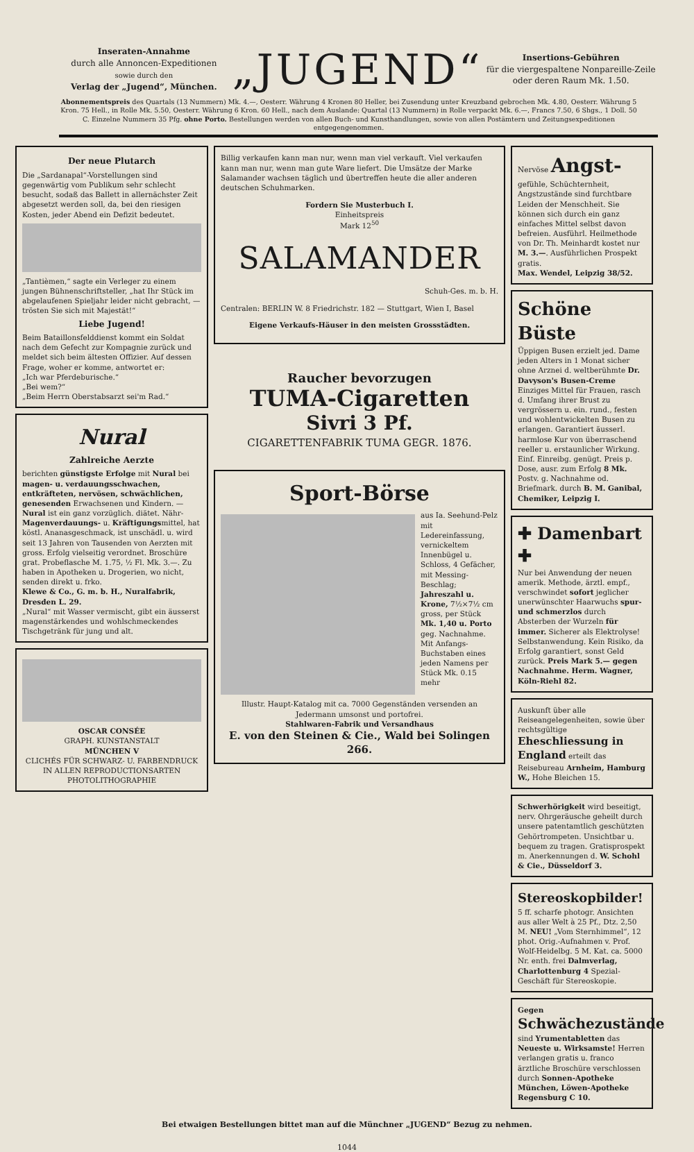Inseraten-Annahme
durch alle Annoncen-Expeditionen
sowie durch den
Verlag der „Jugend“, München.
„JUGEND“
Insertions-Gebühren
für die viergespaltene Nonpareille-Zeile
oder deren Raum Mk. 1.50.
Abonnementspreis des Quartals (13 Nummern) Mk. 4.—, Oesterr. Währung 4 Kronen 80 Heller, bei Zusendung unter Kreuzband gebrochen Mk. 4.80, Oesterr. Währung 5 Kron. 75 Hell., in Rolle Mk. 5.50, Oesterr. Währung 6 Kron. 60 Hell., nach dem Auslande: Quartal (13 Nummern) in Rolle verpackt Mk. 6.—, Francs 7.50, 6 Shgs., 1 Doll. 50 C. Einzelne Nummern 35 Pfg. ohne Porto. Bestellungen werden von allen Buch- und Kunsthandlungen, sowie von allen Postämtern und Zeitungsexpeditionen entgegengenommen.
Der neue Plutarch
Die „Sardanapal“-Vorstellungen sind gegenwärtig vom Publikum sehr schlecht besucht, sodaß das Ballett in allernächster Zeit abgesetzt werden soll, da, bei den riesigen Kosten, jeder Abend ein Defizit bedeutet.
„Tantièmen,“ sagte ein Verleger zu einem jungen Bühnenschriftsteller, „hat Ihr Stück im abgelaufenen Spieljahr leider nicht gebracht, — trösten Sie sich mit Majestät!“
Liebe Jugend!
Beim Bataillonsfelddienst kommt ein Soldat nach dem Gefecht zur Kompagnie zurück und meldet sich beim ältesten Offizier. Auf dessen Frage, woher er komme, antwortet er:
„Ich war Pferdeburische.“
„Bei wem?“
„Beim Herrn Oberstabsarzt sei'm Rad.“
Nural
Zahlreiche Aerzte
berichten günstigste Erfolge mit Nural bei magen- u. verdauungsschwachen, entkräfteten, nervösen, schwächlichen, genesenden Erwachsenen und Kindern. — Nural ist ein ganz vorzüglich. diätet. Nähr-Magenverdauungs- u. Kräftigungsmittel, hat köstl. Ananasgeschmack, ist unschädl. u. wird seit 13 Jahren von Tausenden von Aerzten mit gross. Erfolg vielseitig verordnet. Broschüre grat. Probeflasche M. 1.75, ½ Fl. Mk. 3.—. Zu haben in Apotheken u. Drogerien, wo nicht, senden direkt u. frko.
Klewe & Co., G. m. b. H., Nuralfabrik, Dresden L. 29.
„Nural“ mit Wasser vermischt, gibt ein äusserst magenstärkendes und wohlschmeckendes Tischgetränk für jung und alt.
OSCAR CONSÉE
GRAPH. KUNSTANSTALT
MÜNCHEN V
CLICHÉS FÜR SCHWARZ- U. FARBENDRUCK IN ALLEN REPRODUCTIONSARTEN PHOTOLITHOGRAPHIE
Billig verkaufen kann man nur, wenn man viel verkauft. Viel verkaufen kann man nur, wenn man gute Ware liefert. Die Umsätze der Marke Salamander wachsen täglich und übertreffen heute die aller anderen deutschen Schuhmarken.
Fordern Sie Musterbuch I.
Einheitspreis
Mark 12<sup>50</sup>
SALAMANDER
Schuh-Ges. m. b. H.
Centralen: BERLIN W. 8 Friedrichstr. 182 — Stuttgart, Wien I, Basel
Eigene Verkaufs-Häuser in den meisten Grossstädten.
Raucher bevorzugen
TUMA-Cigaretten
Sivri 3 Pf.
CIGARETTENFABRIK TUMA GEGR. 1876.
Sport-Börse
aus Ia. Seehund-Pelz mit Ledereinfassung, vernickeltem Innenbügel u. Schloss, 4 Gefächer, mit Messing-Beschlag; Jahreszahl u. Krone, 7½×7½ cm gross, per Stück Mk. 1,40 u. Porto geg. Nachnahme. Mit Anfangs-Buchstaben eines jeden Namens per Stück Mk. 0.15 mehr
Illustr. Haupt-Katalog mit ca. 7000 Gegenständen versenden an Jedermann umsonst und portofrei.
Stahlwaren-Fabrik und Versandhaus
E. von den Steinen & Cie., Wald bei Solingen 266.
Nervöse Angst- gefühle, Schüchternheit, Angstzustände sind furchtbare Leiden der Menschheit. Sie können sich durch ein ganz einfaches Mittel selbst davon befreien. Ausführl. Heilmethode von Dr. Th. Meinhardt kostet nur M. 3.—. Ausführlichen Prospekt gratis.
Max. Wendel, Leipzig 38/52.
Schöne Büste
Üppigen Busen erzielt jed. Dame jeden Alters in 1 Monat sicher ohne Arznei d. weltberühmte Dr. Davyson's Busen-Creme Einziges Mittel für Frauen, rasch d. Umfang ihrer Brust zu vergrössern u. ein. rund., festen und wohlentwickelten Busen zu erlangen. Garantiert äusserl. harmlose Kur von überraschend reeller u. erstaunlicher Wirkung. Einf. Einreibg. genügt. Preis p. Dose, ausr. zum Erfolg 8 Mk. Postv. g. Nachnahme od. Briefmark. durch B. M. Ganibal, Chemiker, Leipzig I.
✚ Damenbart ✚
Nur bei Anwendung der neuen amerik. Methode, ärztl. empf., verschwindet sofort jeglicher unerwünschter Haarwuchs spur- und schmerzlos durch Absterben der Wurzeln für immer. Sicherer als Elektrolyse! Selbstanwendung. Kein Risiko, da Erfolg garantiert, sonst Geld zurück. Preis Mark 5.— gegen Nachnahme. Herm. Wagner, Köln-Riehl 82.
Auskunft über alle Reiseangelegenheiten, sowie über rechtsgültige Eheschliessung in England erteilt das Reisebureau Arnheim, Hamburg W., Hohe Bleichen 15.
Schwerhörigkeit wird beseitigt, nerv. Ohrgeräusche geheilt durch unsere patentamtlich geschützten Gehörtrompeten. Unsichtbar u. bequem zu tragen. Gratisprospekt m. Anerkennungen d. W. Schohl & Cie., Düsseldorf 3.
Stereoskopbilder!
5 ff. scharfe photogr. Ansichten aus aller Welt à 25 Pf., Dtz. 2,50 M. NEU! „Vom Sternhimmel“, 12 phot. Orig.-Aufnahmen v. Prof. Wolf-Heidelbg. 5 M. Kat. ca. 5000 Nr. enth. frei Dalmverlag, Charlottenburg 4 Spezial-Geschäft für Stereoskopie.
Gegen
Schwächezustände
sind Yrumentabletten das Neueste u. Wirksamste! Herren verlangen gratis u. franco ärztliche Broschüre verschlossen durch Sonnen-Apotheke München, Löwen-Apotheke Regensburg C 10.
Bei etwaigen Bestellungen bittet man auf die Münchner „JUGEND“ Bezug zu nehmen.
1044